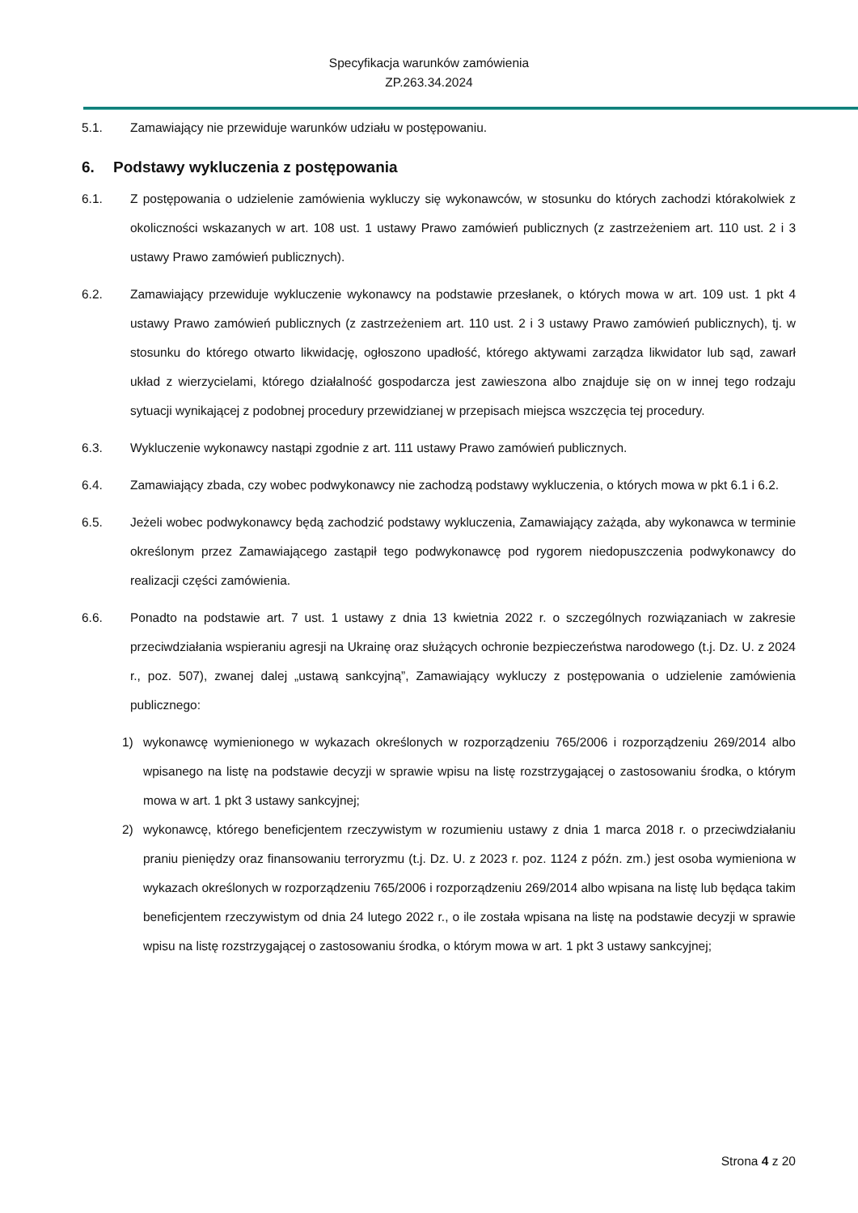Specyfikacja warunków zamówienia
ZP.263.34.2024
5.1. Zamawiający nie przewiduje warunków udziału w postępowaniu.
6. Podstawy wykluczenia z postępowania
6.1. Z postępowania o udzielenie zamówienia wykluczy się wykonawców, w stosunku do których zachodzi którakolwiek z okoliczności wskazanych w art. 108 ust. 1 ustawy Prawo zamówień publicznych (z zastrzeżeniem art. 110 ust. 2 i 3 ustawy Prawo zamówień publicznych).
6.2. Zamawiający przewiduje wykluczenie wykonawcy na podstawie przesłanek, o których mowa w art. 109 ust. 1 pkt 4 ustawy Prawo zamówień publicznych (z zastrzeżeniem art. 110 ust. 2 i 3 ustawy Prawo zamówień publicznych), tj. w stosunku do którego otwarto likwidację, ogłoszono upadłość, którego aktywami zarządza likwidator lub sąd, zawarł układ z wierzycielami, którego działalność gospodarcza jest zawieszona albo znajduje się on w innej tego rodzaju sytuacji wynikającej z podobnej procedury przewidzianej w przepisach miejsca wszczęcia tej procedury.
6.3. Wykluczenie wykonawcy nastąpi zgodnie z art. 111 ustawy Prawo zamówień publicznych.
6.4. Zamawiający zbada, czy wobec podwykonawcy nie zachodzą podstawy wykluczenia, o których mowa w pkt 6.1 i 6.2.
6.5. Jeżeli wobec podwykonawcy będą zachodzić podstawy wykluczenia, Zamawiający zażąda, aby wykonawca w terminie określonym przez Zamawiającego zastąpił tego podwykonawcę pod rygorem niedopuszczenia podwykonawcy do realizacji części zamówienia.
6.6. Ponadto na podstawie art. 7 ust. 1 ustawy z dnia 13 kwietnia 2022 r. o szczególnych rozwiązaniach w zakresie przeciwdziałania wspieraniu agresji na Ukrainę oraz służących ochronie bezpieczeństwa narodowego (t.j. Dz. U. z 2024 r., poz. 507), zwanej dalej „ustawą sankcyjną”, Zamawiający wykluczy z postępowania o udzielenie zamówienia publicznego:
1) wykonawcę wymienionego w wykazach określonych w rozporządzeniu 765/2006 i rozporządzeniu 269/2014 albo wpisanego na listę na podstawie decyzji w sprawie wpisu na listę rozstrzygającej o zastosowaniu środka, o którym mowa w art. 1 pkt 3 ustawy sankcyjnej;
2) wykonawcę, którego beneficjentem rzeczywistym w rozumieniu ustawy z dnia 1 marca 2018 r. o przeciwdziałaniu praniu pieniędzy oraz finansowaniu terroryzmu (t.j. Dz. U. z 2023 r. poz. 1124 z późn. zm.) jest osoba wymieniona w wykazach określonych w rozporządzeniu 765/2006 i rozporządzeniu 269/2014 albo wpisana na listę lub będąca takim beneficjentem rzeczywistym od dnia 24 lutego 2022 r., o ile została wpisana na listę na podstawie decyzji w sprawie wpisu na listę rozstrzygającej o zastosowaniu środka, o którym mowa w art. 1 pkt 3 ustawy sankcyjnej;
Strona 4 z 20